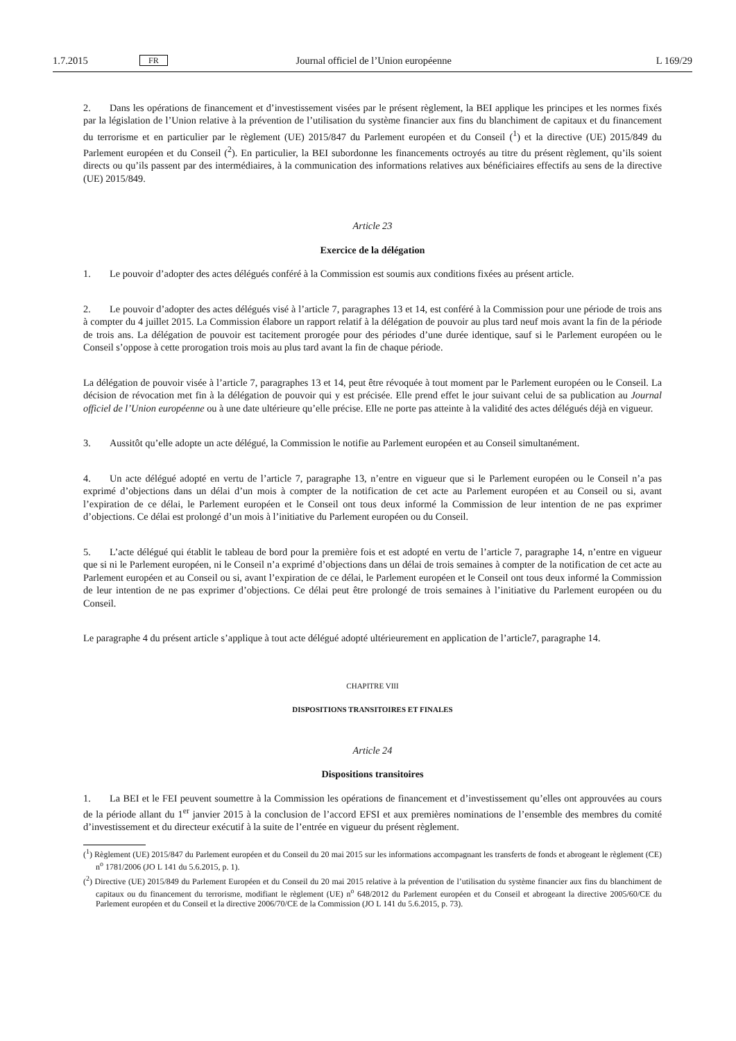1.7.2015 FR Journal officiel de l’Union européenne L 169/29
2. Dans les opérations de financement et d’investissement visées par le présent règlement, la BEI applique les principes et les normes fixés par la législation de l’Union relative à la prévention de l’utilisation du système financier aux fins du blanchiment de capitaux et du financement du terrorisme et en particulier par le règlement (UE) 2015/847 du Parlement européen et du Conseil (<sup>1</sup>) et la directive (UE) 2015/849 du Parlement européen et du Conseil (<sup>2</sup>). En particulier, la BEI subordonne les financements octroyés au titre du présent règlement, qu’ils soient directs ou qu’ils passent par des intermédiaires, à la communication des informations relatives aux bénéficiaires effectifs au sens de la directive (UE) 2015/849.
Article 23
Exercice de la délégation
1. Le pouvoir d’adopter des actes délégués conféré à la Commission est soumis aux conditions fixées au présent article.
2. Le pouvoir d’adopter des actes délégués visé à l’article 7, paragraphes 13 et 14, est conféré à la Commission pour une période de trois ans à compter du 4 juillet 2015. La Commission élabore un rapport relatif à la délégation de pouvoir au plus tard neuf mois avant la fin de la période de trois ans. La délégation de pouvoir est tacitement prorogée pour des périodes d’une durée identique, sauf si le Parlement européen ou le Conseil s’oppose à cette prorogation trois mois au plus tard avant la fin de chaque période.
La délégation de pouvoir visée à l’article 7, paragraphes 13 et 14, peut être révoquée à tout moment par le Parlement européen ou le Conseil. La décision de révocation met fin à la délégation de pouvoir qui y est précisée. Elle prend effet le jour suivant celui de sa publication au Journal officiel de l’Union européenne ou à une date ultérieure qu’elle précise. Elle ne porte pas atteinte à la validité des actes délégués déjà en vigueur.
3. Aussitôt qu’elle adopte un acte délégué, la Commission le notifie au Parlement européen et au Conseil simultané­ment.
4. Un acte délégué adopté en vertu de l’article 7, paragraphe 13, n’entre en vigueur que si le Parlement européen ou le Conseil n’a pas exprimé d’objections dans un délai d’un mois à compter de la notification de cet acte au Parlement européen et au Conseil ou si, avant l’expiration de ce délai, le Parlement européen et le Conseil ont tous deux informé la Commission de leur intention de ne pas exprimer d’objections. Ce délai est prolongé d’un mois à l’initiative du Parlement européen ou du Conseil.
5. L’acte délégué qui établit le tableau de bord pour la première fois et est adopté en vertu de l’article 7, paragraphe 14, n’entre en vigueur que si ni le Parlement européen, ni le Conseil n’a exprimé d’objections dans un délai de trois semaines à compter de la notification de cet acte au Parlement européen et au Conseil ou si, avant l’expiration de ce délai, le Parlement européen et le Conseil ont tous deux informé la Commission de leur intention de ne pas exprimer d’objections. Ce délai peut être prolongé de trois semaines à l’initiative du Parlement européen ou du Conseil.
Le paragraphe 4 du présent article s’applique à tout acte délégué adopté ultérieurement en application de l’article7, paragraphe 14.
CHAPITRE VIII
DISPOSITIONS TRANSITOIRES ET FINALES
Article 24
Dispositions transitoires
1. La BEI et le FEI peuvent soumettre à la Commission les opérations de financement et d’investissement qu’elles ont approuvées au cours de la période allant du 1<sup>er</sup> janvier 2015 à la conclusion de l’accord EFSI et aux premières nominations de l’ensemble des membres du comité d’investissement et du directeur exécutif à la suite de l’entrée en vigueur du présent règlement.
(<sup>1</sup>) Règlement (UE) 2015/847 du Parlement européen et du Conseil du 20 mai 2015 sur les informations accompagnant les transferts de fonds et abrogeant le règlement (CE) n<sup>o</sup> 1781/2006 (JO L 141 du 5.6.2015, p. 1).
(<sup>2</sup>) Directive (UE) 2015/849 du Parlement Européen et du Conseil du 20 mai 2015 relative à la prévention de l’utilisation du système financier aux fins du blanchiment de capitaux ou du financement du terrorisme, modifiant le règlement (UE) n<sup>o</sup> 648/2012 du Parlement européen et du Conseil et abrogeant la directive 2005/60/CE du Parlement européen et du Conseil et la directive 2006/70/CE de la Commission (JO L 141 du 5.6.2015, p. 73).